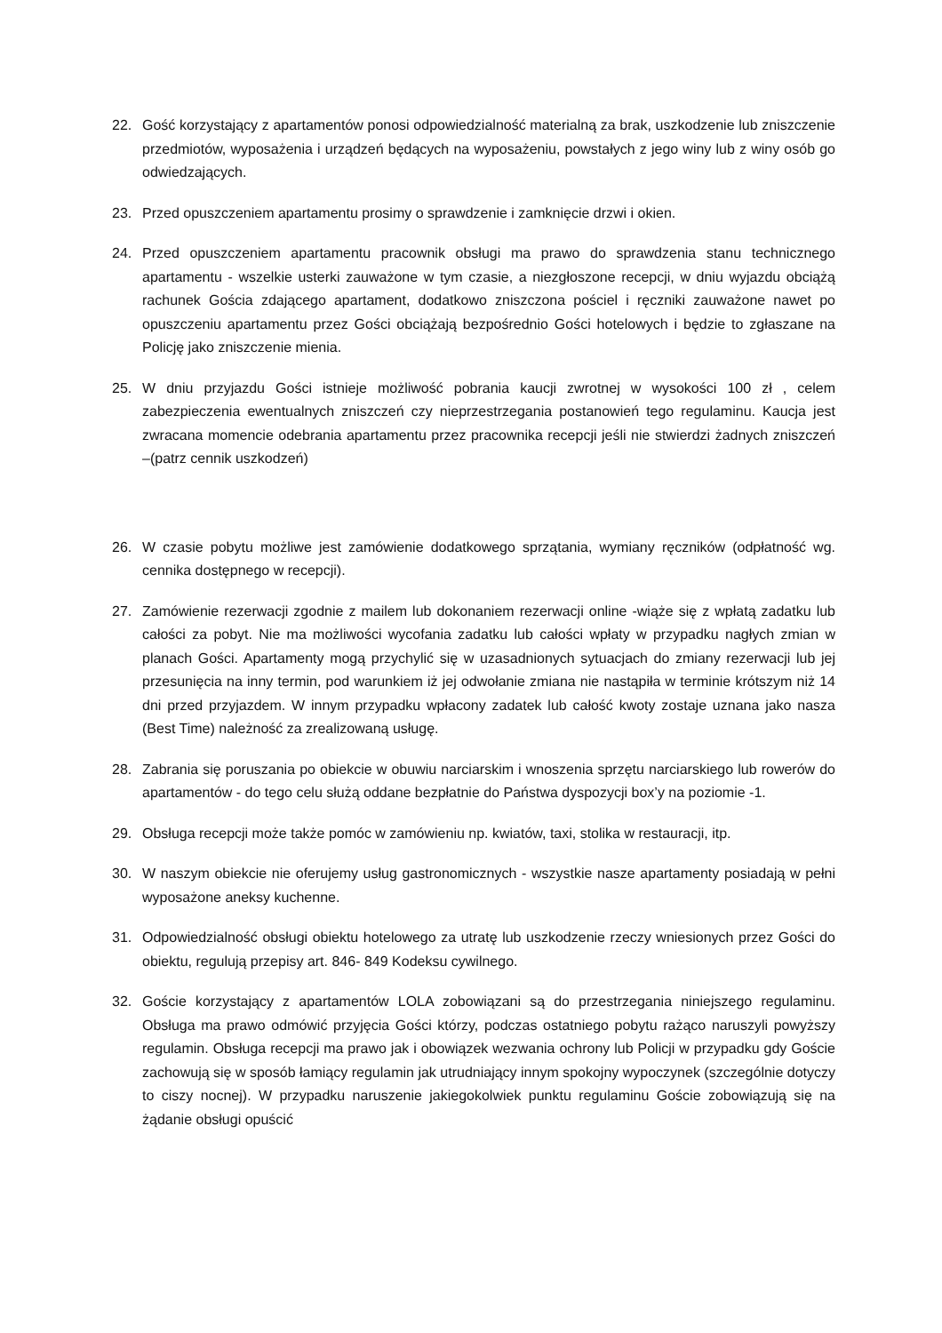22. Gość korzystający z apartamentów ponosi odpowiedzialność materialną za brak, uszkodzenie lub zniszczenie przedmiotów, wyposażenia i urządzeń będących na wyposażeniu, powstałych z jego winy lub z winy osób go odwiedzających.
23. Przed opuszczeniem apartamentu prosimy o sprawdzenie i zamknięcie drzwi i okien.
24. Przed opuszczeniem apartamentu pracownik obsługi ma prawo do sprawdzenia stanu technicznego apartamentu - wszelkie usterki zauważone w tym czasie, a niezgłoszone recepcji, w dniu wyjazdu obciążą rachunek Gościa zdającego apartament, dodatkowo zniszczona pościel i ręczniki zauważone nawet po opuszczeniu apartamentu przez Gości obciążają bezpośrednio Gości hotelowych i będzie to zgłaszane na Policję jako zniszczenie mienia.
25. W dniu przyjazdu Gości istnieje możliwość pobrania kaucji zwrotnej w wysokości 100 zł , celem zabezpieczenia ewentualnych zniszczeń czy nieprzestrzegania postanowień tego regulaminu. Kaucja jest zwracana momencie odebrania apartamentu przez pracownika recepcji jeśli nie stwierdzi żadnych zniszczeń –(patrz cennik uszkodzeń)
26. W czasie pobytu możliwe jest zamówienie dodatkowego sprzątania, wymiany ręczników (odpłatność wg. cennika dostępnego w recepcji).
27. Zamówienie rezerwacji zgodnie z mailem lub dokonaniem rezerwacji online -wiąże się z wpłatą zadatku lub całości za pobyt. Nie ma możliwości wycofania zadatku lub całości wpłaty w przypadku nagłych zmian w planach Gości. Apartamenty mogą przychylić się w uzasadnionych sytuacjach do zmiany rezerwacji lub jej przesunięcia na inny termin, pod warunkiem iż jej odwołanie zmiana nie nastąpiła w terminie krótszym niż 14 dni przed przyjazdem. W innym przypadku wpłacony zadatek lub całość kwoty zostaje uznana jako nasza (Best Time) należność za zrealizowaną usługę.
28. Zabrania się poruszania po obiekcie w obuwiu narciarskim i wnoszenia sprzętu narciarskiego lub rowerów do apartamentów - do tego celu służą oddane bezpłatnie do Państwa dyspozycji box’y na poziomie -1.
29. Obsługa recepcji może także pomóc w zamówieniu np. kwiatów, taxi, stolika w restauracji, itp.
30. W naszym obiekcie nie oferujemy usług gastronomicznych - wszystkie nasze apartamenty posiadają w pełni wyposażone aneksy kuchenne.
31. Odpowiedzialność obsługi obiektu hotelowego za utratę lub uszkodzenie rzeczy wniesionych przez Gości do obiektu, regulują przepisy art. 846- 849 Kodeksu cywilnego.
32. Goście korzystający z apartamentów LOLA zobowiązani są do przestrzegania niniejszego regulaminu. Obsługa ma prawo odmówić przyjęcia Gości którzy, podczas ostatniego pobytu rażąco naruszyli powyższy regulamin. Obsługa recepcji ma prawo jak i obowiązek wezwania ochrony lub Policji w przypadku gdy Goście zachowują się w sposób łamiący regulamin jak utrudniający innym spokojny wypoczynek (szczególnie dotyczy to ciszy nocnej). W przypadku naruszenie jakiegokolwiek punktu regulaminu Goście zobowiązują się na żądanie obsługi opuścić